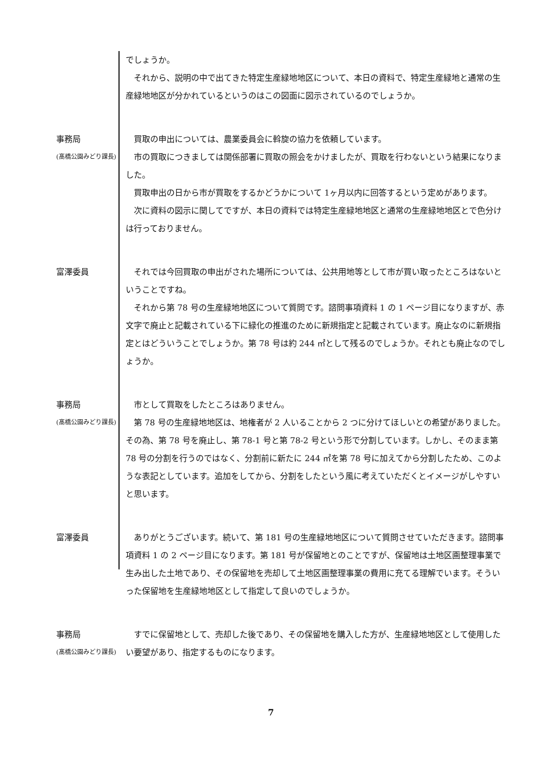でしょうか。
　それから、説明の中で出てきた特定生産緑地地区について、本日の資料で、特定生産緑地と通常の生産緑地地区が分かれているというのはこの図面に図示されているのでしょうか。
事務局
(髙橋公園みどり課長)
　買取の申出については、農業委員会に斡旋の協力を依頼しています。
　市の買取につきましては関係部署に買取の照会をかけましたが、買取を行わないという結果になりました。
　買取申出の日から市が買取をするかどうかについて 1ヶ月以内に回答するという定めがあります。
　次に資料の図示に関してですが、本日の資料では特定生産緑地地区と通常の生産緑地地区とで色分けは行っておりません。
富澤委員 　それでは今回買取の申出がされた場所については、公共用地等として市が買い取ったところはないということですね。
　それから第 78 号の生産緑地地区について質問です。諮問事項資料 1 の 1 ページ目になりますが、赤文字で廃止と記載されている下に緑化の推進のために新規指定と記載されています。廃止なのに新規指定とはどういうことでしょうか。第 78 号は約 244 ㎡として残るのでしょうか。それとも廃止なのでしょうか。
事務局
(髙橋公園みどり課長)
　市として買取をしたところはありません。
　第 78 号の生産緑地地区は、地権者が 2 人いることから 2 つに分けてほしいとの希望がありました。その為、第 78 号を廃止し、第 78-1 号と第 78-2 号という形で分割しています。しかし、そのまま第 78 号の分割を行うのではなく、分割前に新たに 244 ㎡を第 78 号に加えてから分割したため、このような表記としています。追加をしてから、分割をしたという風に考えていただくとイメージがしやすいと思います。
富澤委員 　ありがとうございます。続いて、第 181 号の生産緑地地区について質問させていただきます。諮問事項資料 1 の 2 ページ目になります。第 181 号が保留地とのことですが、保留地は土地区画整理事業で生み出した土地であり、その保留地を売却して土地区画整理事業の費用に充てる理解でいます。そういった保留地を生産緑地地区として指定して良いのでしょうか。
事務局
(髙橋公園みどり課長)
　すでに保留地として、売却した後であり、その保留地を購入した方が、生産緑地地区として使用したい要望があり、指定するものになります。
7